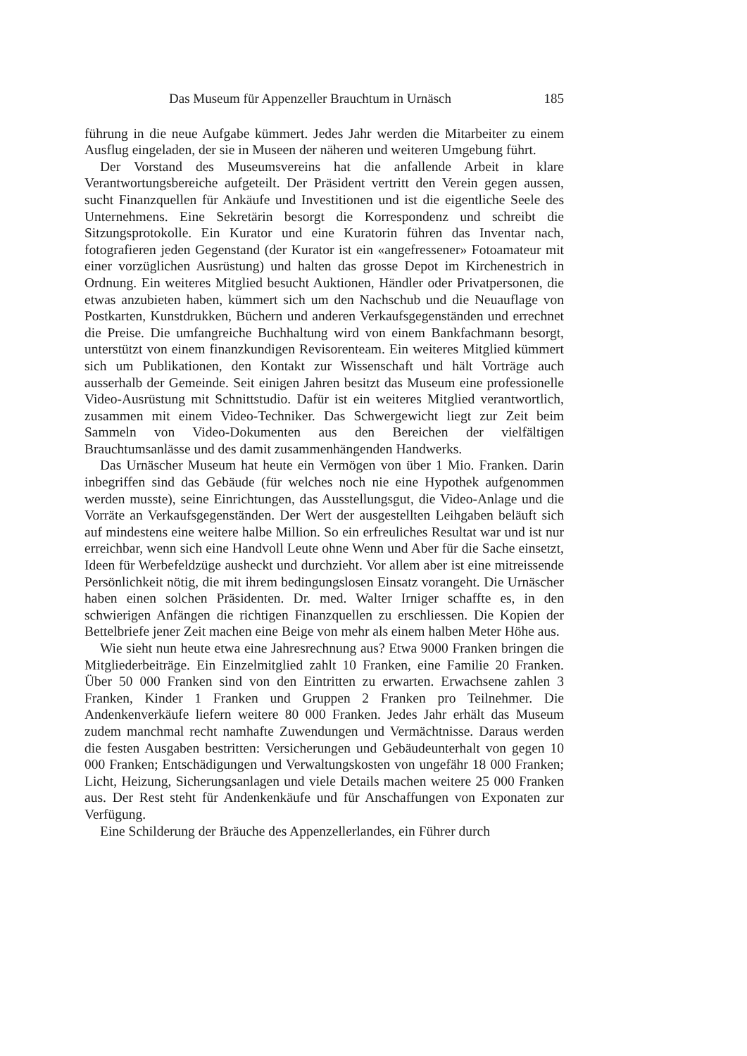Das Museum für Appenzeller Brauchtum in Urnäsch 185
führung in die neue Aufgabe kümmert. Jedes Jahr werden die Mitarbeiter zu einem Ausflug eingeladen, der sie in Museen der näheren und weiteren Umgebung führt.
Der Vorstand des Museumsvereins hat die anfallende Arbeit in klare Verantwortungsbereiche aufgeteilt. Der Präsident vertritt den Verein gegen aussen, sucht Finanzquellen für Ankäufe und Investitionen und ist die eigentliche Seele des Unternehmens. Eine Sekretärin besorgt die Korrespondenz und schreibt die Sitzungsprotokolle. Ein Kurator und eine Kuratorin führen das Inventar nach, fotografieren jeden Gegenstand (der Kurator ist ein «angefressener» Fotoamateur mit einer vorzüglichen Ausrüstung) und halten das grosse Depot im Kirchenestrich in Ordnung. Ein weiteres Mitglied besucht Auktionen, Händler oder Privatpersonen, die etwas anzubieten haben, kümmert sich um den Nachschub und die Neuauflage von Postkarten, Kunstdrukken, Büchern und anderen Verkaufsgegenständen und errechnet die Preise. Die umfangreiche Buchhaltung wird von einem Bankfachmann besorgt, unterstützt von einem finanzkundigen Revisorenteam. Ein weiteres Mitglied kümmert sich um Publikationen, den Kontakt zur Wissenschaft und hält Vorträge auch ausserhalb der Gemeinde. Seit einigen Jahren besitzt das Museum eine professionelle Video-Ausrüstung mit Schnittstudio. Dafür ist ein weiteres Mitglied verantwortlich, zusammen mit einem Video-Techniker. Das Schwergewicht liegt zur Zeit beim Sammeln von Video-Dokumenten aus den Bereichen der vielfältigen Brauchtumsanlässe und des damit zusammenhängenden Handwerks.
Das Urnäscher Museum hat heute ein Vermögen von über 1 Mio. Franken. Darin inbegriffen sind das Gebäude (für welches noch nie eine Hypothek aufgenommen werden musste), seine Einrichtungen, das Ausstellungsgut, die Video-Anlage und die Vorräte an Verkaufsgegenständen. Der Wert der ausgestellten Leihgaben beläuft sich auf mindestens eine weitere halbe Million. So ein erfreuliches Resultat war und ist nur erreichbar, wenn sich eine Handvoll Leute ohne Wenn und Aber für die Sache einsetzt, Ideen für Werbefeldzüge ausheckt und durchzieht. Vor allem aber ist eine mitreissende Persönlichkeit nötig, die mit ihrem bedingungslosen Einsatz vorangeht. Die Urnäscher haben einen solchen Präsidenten. Dr. med. Walter Irniger schaffte es, in den schwierigen Anfängen die richtigen Finanzquellen zu erschliessen. Die Kopien der Bettelbriefe jener Zeit machen eine Beige von mehr als einem halben Meter Höhe aus.
Wie sieht nun heute etwa eine Jahresrechnung aus? Etwa 9000 Franken bringen die Mitgliederbeiträge. Ein Einzelmitglied zahlt 10 Franken, eine Familie 20 Franken. Über 50 000 Franken sind von den Eintritten zu erwarten. Erwachsene zahlen 3 Franken, Kinder 1 Franken und Gruppen 2 Franken pro Teilnehmer. Die Andenkenverkäufe liefern weitere 80 000 Franken. Jedes Jahr erhält das Museum zudem manchmal recht namhafte Zuwendungen und Vermächtnisse. Daraus werden die festen Ausgaben bestritten: Versicherungen und Gebäudeunterhalt von gegen 10 000 Franken; Entschädigungen und Verwaltungskosten von ungefähr 18 000 Franken; Licht, Heizung, Sicherungsanlagen und viele Details machen weitere 25 000 Franken aus. Der Rest steht für Andenkenkäufe und für Anschaffungen von Exponaten zur Verfügung.
Eine Schilderung der Bräuche des Appenzellerlandes, ein Führer durch